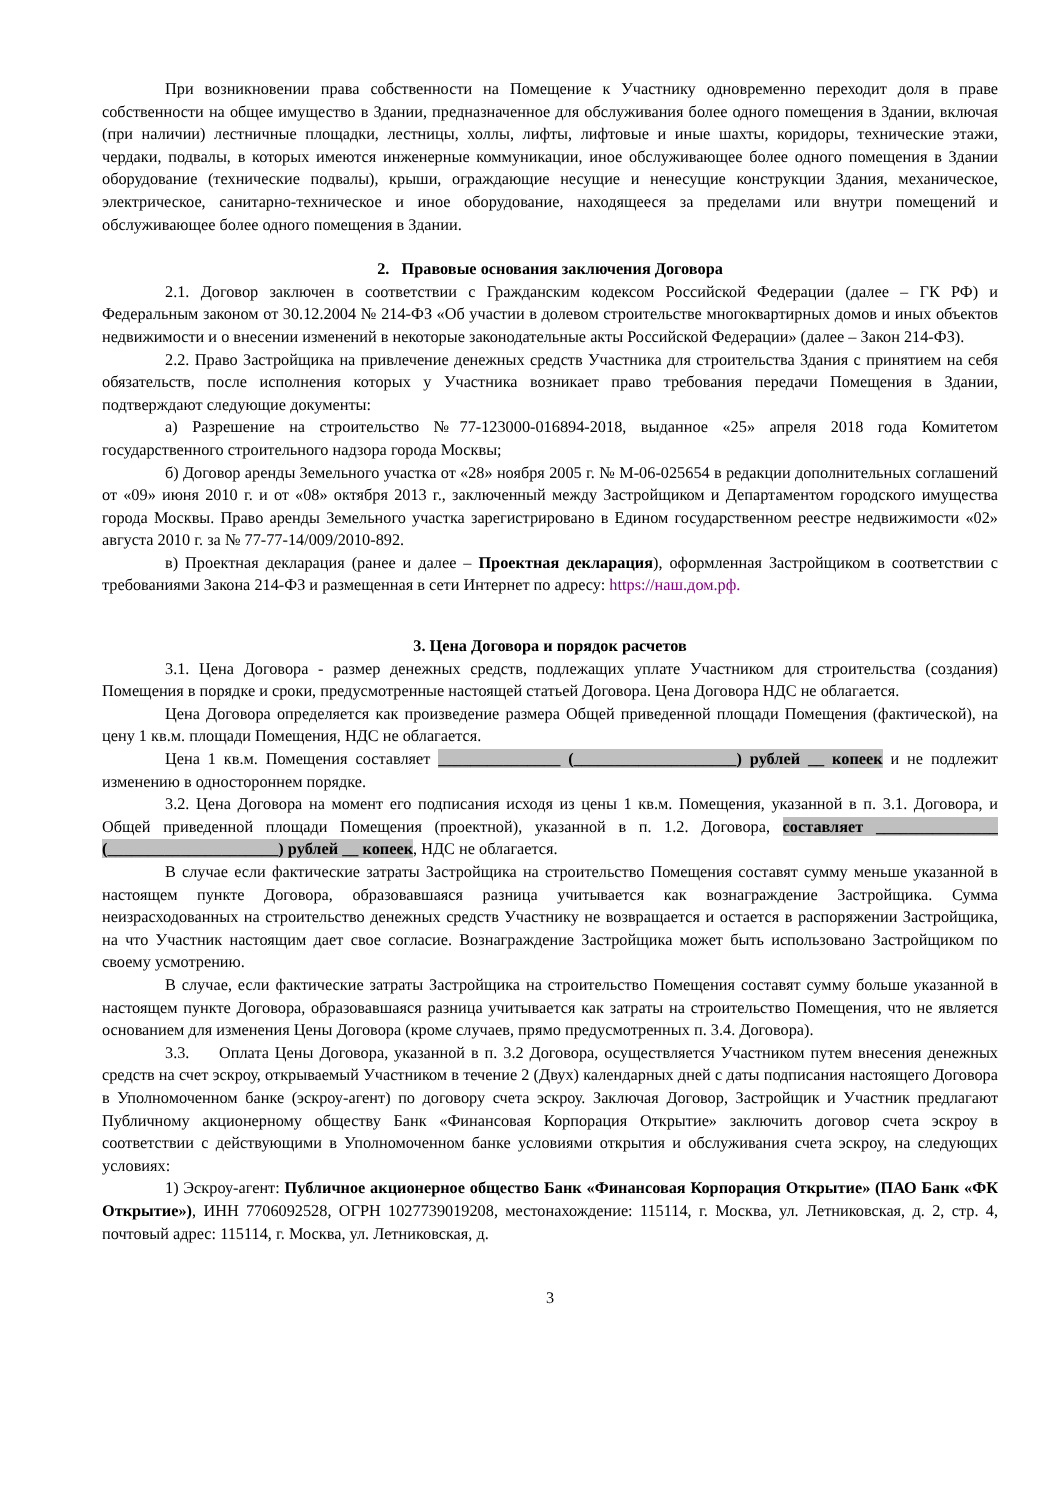При возникновении права собственности на Помещение к Участнику одновременно переходит доля в праве собственности на общее имущество в Здании, предназначенное для обслуживания более одного помещения в Здании, включая (при наличии) лестничные площадки, лестницы, холлы, лифты, лифтовые и иные шахты, коридоры, технические этажи, чердаки, подвалы, в которых имеются инженерные коммуникации, иное обслуживающее более одного помещения в Здании оборудование (технические подвалы), крыши, ограждающие несущие и ненесущие конструкции Здания, механическое, электрическое, санитарно-техническое и иное оборудование, находящееся за пределами или внутри помещений и обслуживающее более одного помещения в Здании.
2. Правовые основания заключения Договора
2.1. Договор заключен в соответствии с Гражданским кодексом Российской Федерации (далее – ГК РФ) и Федеральным законом от 30.12.2004 № 214-ФЗ «Об участии в долевом строительстве многоквартирных домов и иных объектов недвижимости и о внесении изменений в некоторые законодательные акты Российской Федерации» (далее – Закон 214-ФЗ).
2.2. Право Застройщика на привлечение денежных средств Участника для строительства Здания с принятием на себя обязательств, после исполнения которых у Участника возникает право требования передачи Помещения в Здании, подтверждают следующие документы:
а) Разрешение на строительство №77-123000-016894-2018, выданное «25» апреля 2018 года Комитетом государственного строительного надзора города Москвы;
б) Договор аренды Земельного участка от «28» ноября 2005 г. № М-06-025654 в редакции дополнительных соглашений от «09» июня 2010 г. и от «08» октября 2013 г., заключенный между Застройщиком и Департаментом городского имущества города Москвы. Право аренды Земельного участка зарегистрировано в Едином государственном реестре недвижимости «02» августа 2010 г. за № 77-77-14/009/2010-892.
в) Проектная декларация (ранее и далее – Проектная декларация), оформленная Застройщиком в соответствии с требованиями Закона 214-ФЗ и размещенная в сети Интернет по адресу: https://наш.дом.рф.
3. Цена Договора и порядок расчетов
3.1. Цена Договора - размер денежных средств, подлежащих уплате Участником для строительства (создания) Помещения в порядке и сроки, предусмотренные настоящей статьей Договора. Цена Договора НДС не облагается.
Цена Договора определяется как произведение размера Общей приведенной площади Помещения (фактической), на цену 1 кв.м. площади Помещения, НДС не облагается.
Цена 1 кв.м. Помещения составляет _______________ (____________________) рублей __ копеек и не подлежит изменению в одностороннем порядке.
3.2. Цена Договора на момент его подписания исходя из цены 1 кв.м. Помещения, указанной в п. 3.1. Договора, и Общей приведенной площади Помещения (проектной), указанной в п. 1.2. Договора, составляет _______________ (_____________________) рублей __ копеек, НДС не облагается.
В случае если фактические затраты Застройщика на строительство Помещения составят сумму меньше указанной в настоящем пункте Договора, образовавшаяся разница учитывается как вознаграждение Застройщика. Сумма неизрасходованных на строительство денежных средств Участнику не возвращается и остается в распоряжении Застройщика, на что Участник настоящим дает свое согласие. Вознаграждение Застройщика может быть использовано Застройщиком по своему усмотрению.
В случае, если фактические затраты Застройщика на строительство Помещения составят сумму больше указанной в настоящем пункте Договора, образовавшаяся разница учитывается как затраты на строительство Помещения, что не является основанием для изменения Цены Договора (кроме случаев, прямо предусмотренных п. 3.4. Договора).
3.3. Оплата Цены Договора, указанной в п. 3.2 Договора, осуществляется Участником путем внесения денежных средств на счет эскроу, открываемый Участником в течение 2 (Двух) календарных дней с даты подписания настоящего Договора в Уполномоченном банке (эскроу-агент) по договору счета эскроу. Заключая Договор, Застройщик и Участник предлагают Публичному акционерному обществу Банк «Финансовая Корпорация Открытие» заключить договор счета эскроу в соответствии с действующими в Уполномоченном банке условиями открытия и обслуживания счета эскроу, на следующих условиях:
1) Эскроу-агент: Публичное акционерное общество Банк «Финансовая Корпорация Открытие» (ПАО Банк «ФК Открытие»), ИНН 7706092528, ОГРН 1027739019208, местонахождение: 115114, г. Москва, ул. Летниковская, д. 2, стр. 4, почтовый адрес: 115114, г. Москва, ул. Летниковская, д.
3